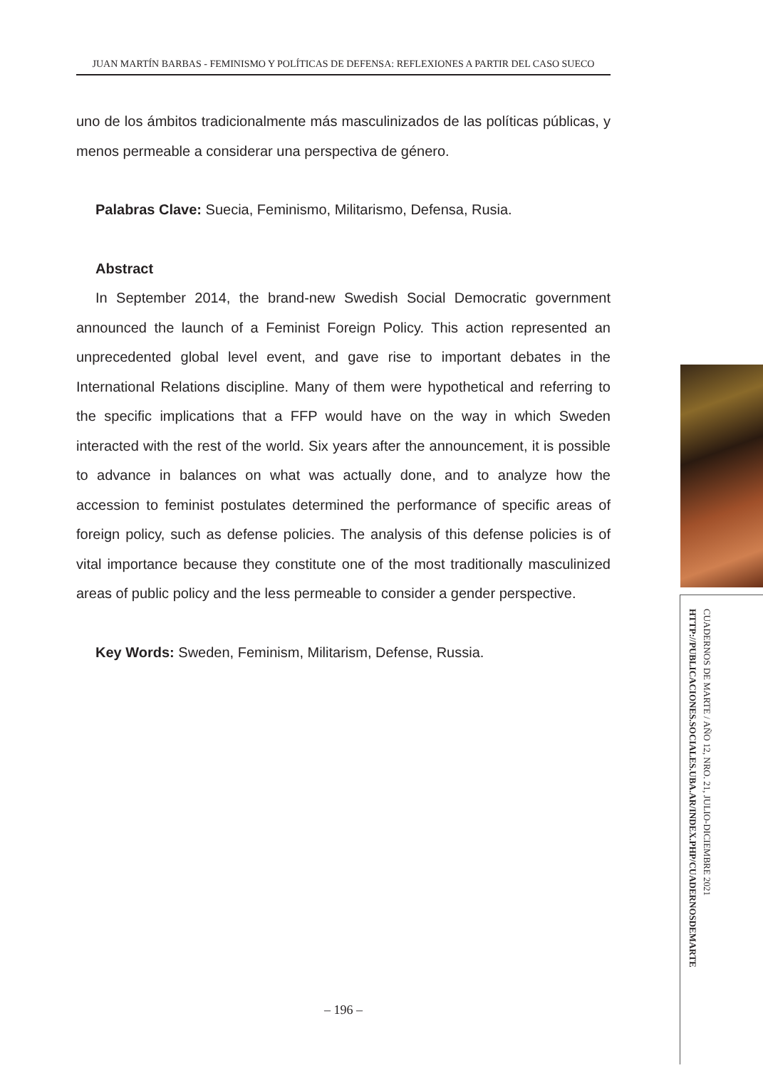JUAN MARTÍN BARBAS - FEMINISMO Y POLÍTICAS DE DEFENSA: REFLEXIONES A PARTIR DEL CASO SUECO
uno de los ámbitos tradicionalmente más masculinizados de las políticas públicas, y menos permeable a considerar una perspectiva de género.
Palabras Clave: Suecia, Feminismo, Militarismo, Defensa, Rusia.
Abstract
In September 2014, the brand-new Swedish Social Democratic government announced the launch of a Feminist Foreign Policy. This action represented an unprecedented global level event, and gave rise to important debates in the International Relations discipline. Many of them were hypothetical and referring to the specific implications that a FFP would have on the way in which Sweden interacted with the rest of the world. Six years after the announcement, it is possible to advance in balances on what was actually done, and to analyze how the accession to feminist postulates determined the performance of specific areas of foreign policy, such as defense policies. The analysis of this defense policies is of vital importance because they constitute one of the most traditionally masculinized areas of public policy and the less permeable to consider a gender perspective.
Key Words: Sweden, Feminism, Militarism, Defense, Russia.
CUADERNOS DE MARTE / AÑO 12, NRO. 21, JULIO-DICIEMBRE 2021
HTTP://PUBLICACIONES.SOCIALES.UBA.AR/INDEX.PHP/CUADERNOSDEMARTE
– 196 –